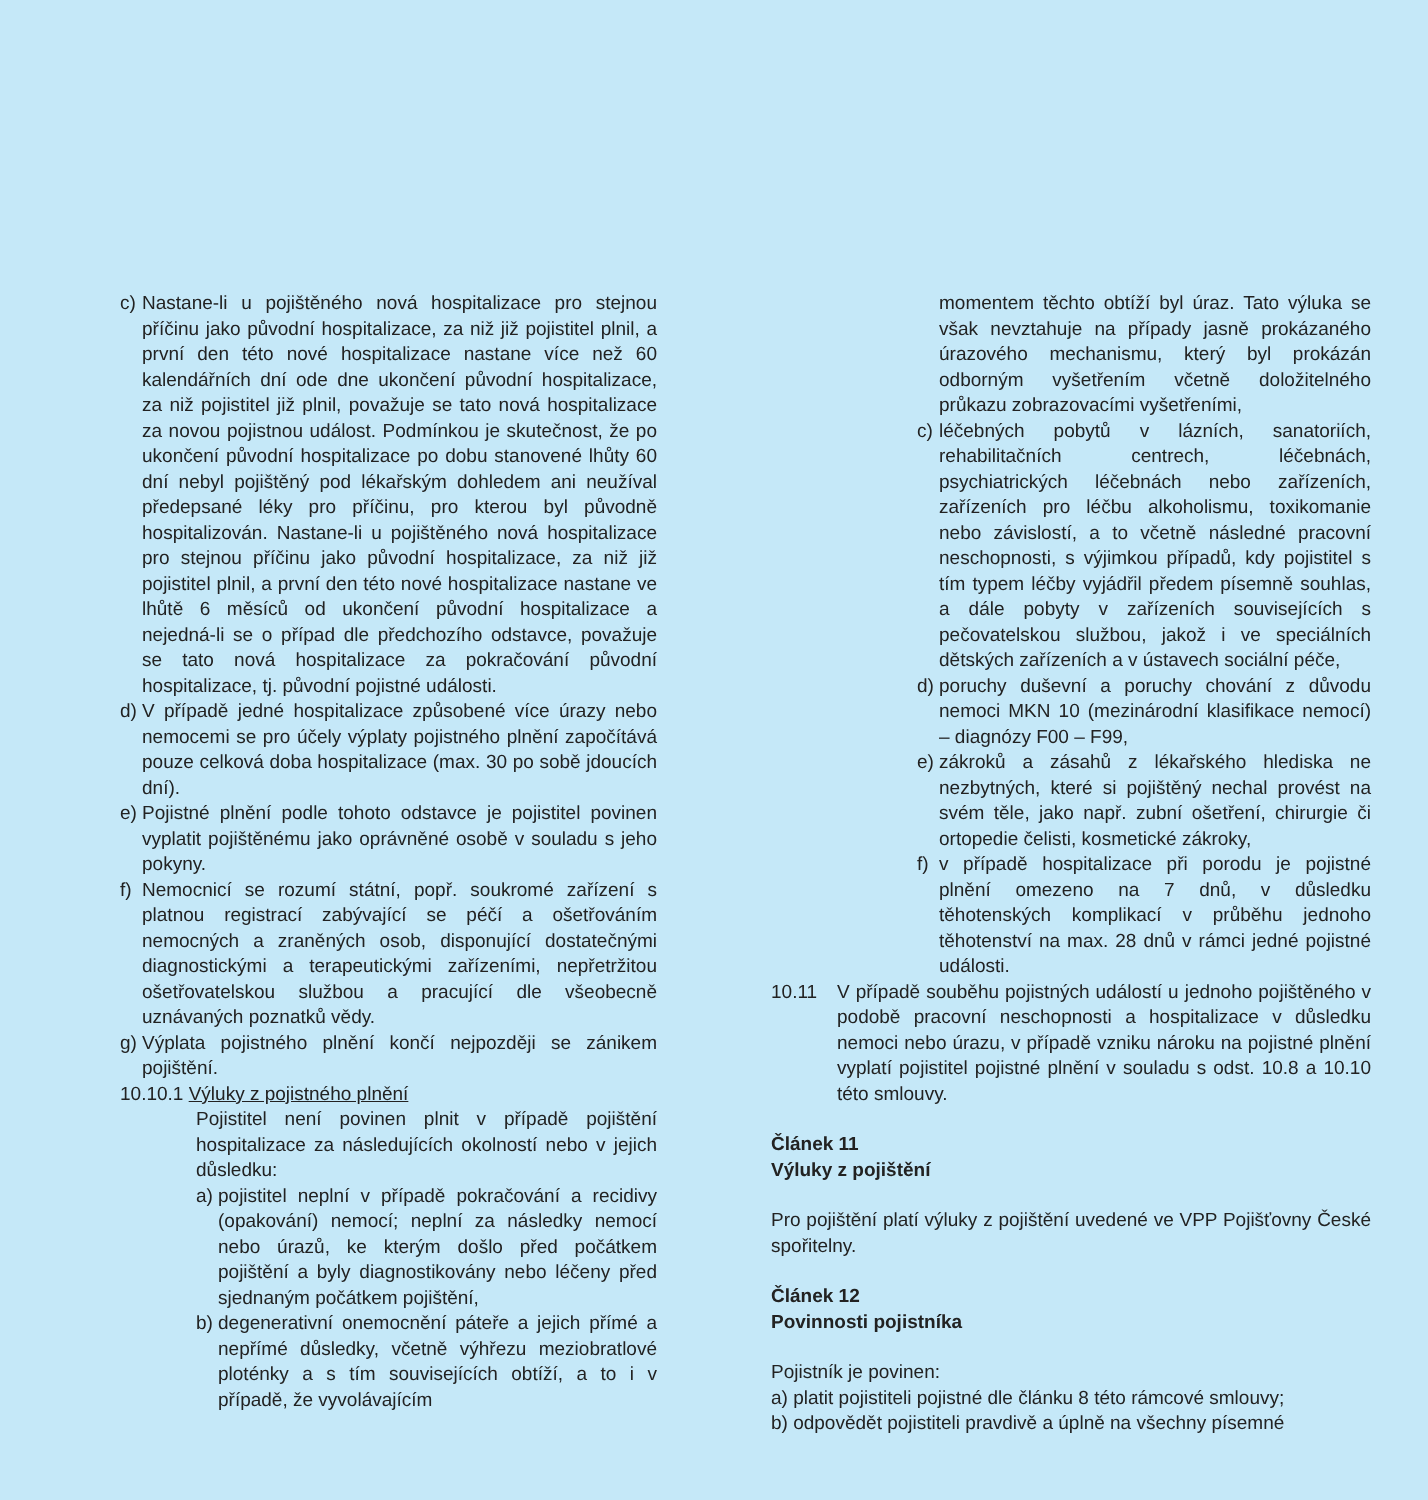c) Nastane-li u pojištěného nová hospitalizace pro stejnou příčinu jako původní hospitalizace, za niž již pojistitel plnil, a první den této nové hospitalizace nastane více než 60 kalendářních dní ode dne ukončení původní hospitalizace, za niž pojistitel již plnil, považuje se tato nová hospitalizace za novou pojistnou událost. Podmínkou je skutečnost, že po ukončení původní hospitalizace po dobu stanovené lhůty 60 dní nebyl pojištěný pod lékařským dohledem ani neužíval předepsané léky pro příčinu, pro kterou byl původně hospitalizován. Nastane-li u pojištěného nová hospitalizace pro stejnou příčinu jako původní hospitalizace, za niž již pojistitel plnil, a první den této nové hospitalizace nastane ve lhůtě 6 měsíců od ukončení původní hospitalizace a nejedná-li se o případ dle předchozího odstavce, považuje se tato nová hospitalizace za pokračování původní hospitalizace, tj. původní pojistné události.
d) V případě jedné hospitalizace způsobené více úrazy nebo nemocemi se pro účely výplaty pojistného plnění započítává pouze celková doba hospitalizace (max. 30 po sobě jdoucích dní).
e) Pojistné plnění podle tohoto odstavce je pojistitel povinen vyplatit pojištěnému jako oprávněné osobě v souladu s jeho pokyny.
f) Nemocnicí se rozumí státní, popř. soukromé zařízení s platnou registrací zabývající se péčí a ošetřováním nemocných a zraněných osob, disponující dostatečnými diagnostickými a terapeutickými zařízeními, nepřetržitou ošetřovatelskou službou a pracující dle všeobecně uznávaných poznatků vědy.
g) Výplata pojistného plnění končí nejpozději se zánikem pojištění.
10.10.1 Výluky z pojistného plnění
Pojistitel není povinen plnit v případě pojištění hospitalizace za následujících okolností nebo v jejich důsledku:
a) pojistitel neplní v případě pokračování a recidivy (opakování) nemocí; neplní za následky nemocí nebo úrazů, ke kterým došlo před počátkem pojištění a byly diagnostikovány nebo léčeny před sjednaným počátkem pojištění,
b) degenerativní onemocnění páteře a jejich přímé a nepřímé důsledky, včetně výhřezu meziobratlové ploténky a s tím souvisejících obtíží, a to i v případě, že vyvolávajícím
momentem těchto obtíží byl úraz. Tato výluka se však nevztahuje na případy jasně prokázaného úrazového mechanismu, který byl prokázán odborným vyšetřením včetně doložitelného průkazu zobrazovacími vyšetřeními,
c) léčebných pobytů v lázních, sanatoriích, rehabilitačních centrech, léčebnách, psychiatrických léčebnách nebo zařízeních, zařízeních pro léčbu alkoholismu, toxikomanie nebo závislostí, a to včetně následné pracovní neschopnosti, s výjimkou případů, kdy pojistitel s tím typem léčby vyjádřil předem písemně souhlas, a dále pobyty v zařízeních souvisejících s pečovatelskou službou, jakož i ve speciálních dětských zařízeních a v ústavech sociální péče,
d) poruchy duševní a poruchy chování z důvodu nemoci MKN 10 (mezinárodní klasifikace nemocí) – diagnózy F00 – F99,
e) zákroků a zásahů z lékařského hlediska ne nezbytných, které si pojištěný nechal provést na svém těle, jako např. zubní ošetření, chirurgie či ortopedie čelisti, kosmetické zákroky,
f) v případě hospitalizace při porodu je pojistné plnění omezeno na 7 dnů, v důsledku těhotenských komplikací v průběhu jednoho těhotenství na max. 28 dnů v rámci jedné pojistné události.
10.11 V případě souběhu pojistných událostí u jednoho pojiš­těného v podobě pracovní neschopnosti a hospitalizace v důsledku nemoci nebo úrazu, v případě vzniku nároku na pojistné plnění vyplatí pojistitel pojistné plnění v souladu s odst. 10.8 a 10.10 této smlouvy.
Článek 11
Výluky z pojištění
Pro pojištění platí výluky z pojištění uvedené ve VPP Pojišťovny České spořitelny.
Článek 12
Povinnosti pojistníka
Pojistník je povinen:
a) platit pojistiteli pojistné dle článku 8 této rámcové smlouvy;
b) odpovědět pojistiteli pravdivě a úplně na všechny písemné